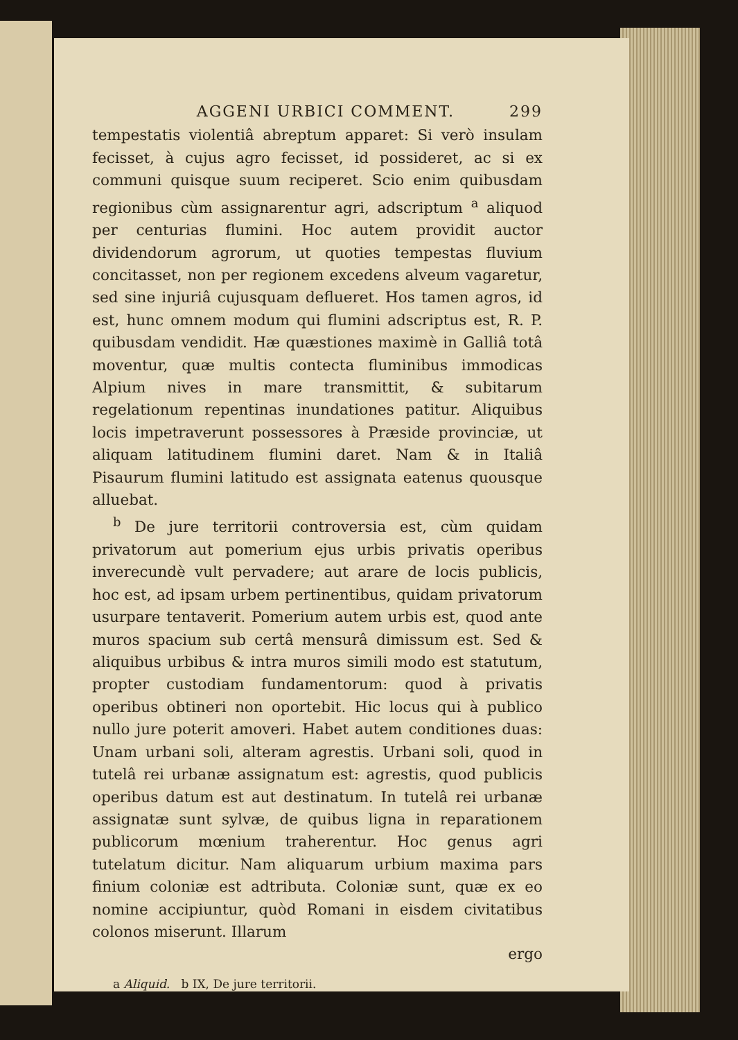AGGENI URBICI COMMENT. 299
tempestatis violentiâ abreptum apparet: Si verò insulam fecisset, à cujus agro fecisset, id possideret, ac si ex communi quisque suum reciperet. Scio enim quibusdam regionibus cùm assignarentur agri, adscriptum <sup>a</sup> aliquod per centurias flumini. Hoc autem providit auctor dividendorum agrorum, ut quoties tempestas fluvium concitasset, non per regionem excedens alveum vagaretur, sed sine injuriâ cujusquam deflueret. Hos tamen agros, id est, hunc omnem modum qui flumini adscriptus est, R. P. quibusdam vendidit. Hæ quæstiones maximè in Galliâ totâ moventur, quæ multis contecta fluminibus immodicas Alpium nives in mare transmittit, & subitarum regelationum repentinas inundationes patitur. Aliquibus locis impetraverunt possessores à Præside provinciæ, ut aliquam latitudinem flumini daret. Nam & in Italiâ Pisaurum flumini latitudo est assignata eatenus quousque alluebat.
<sup>b</sup> De jure territorii controversia est, cùm quidam privatorum aut pomerium ejus urbis privatis operibus inverecundè vult pervadere; aut arare de locis publicis, hoc est, ad ipsam urbem pertinentibus, quidam privatorum usurpare tentaverit. Pomerium autem urbis est, quod ante muros spacium sub certâ mensurâ dimissum est. Sed & aliquibus urbibus & intra muros simili modo est statutum, propter custodiam fundamentorum: quod à privatis operibus obtineri non oportebit. Hic locus qui à publico nullo jure poterit amoveri. Habet autem conditiones duas: Unam urbani soli, alteram agrestis. Urbani soli, quod in tutelâ rei urbanæ assignatum est: agrestis, quod publicis operibus datum est aut destinatum. In tutelâ rei urbanæ assignatæ sunt sylvæ, de quibus ligna in reparationem publicorum mœnium traherentur. Hoc genus agri tutelatum dicitur. Nam aliquarum urbium maxima pars finium coloniæ est adtributa. Coloniæ sunt, quæ ex eo nomine accipiuntur, quòd Romani in eisdem civitatibus colonos miserunt. Illarum
ergo
a Aliquid. b IX, De jure territorii.